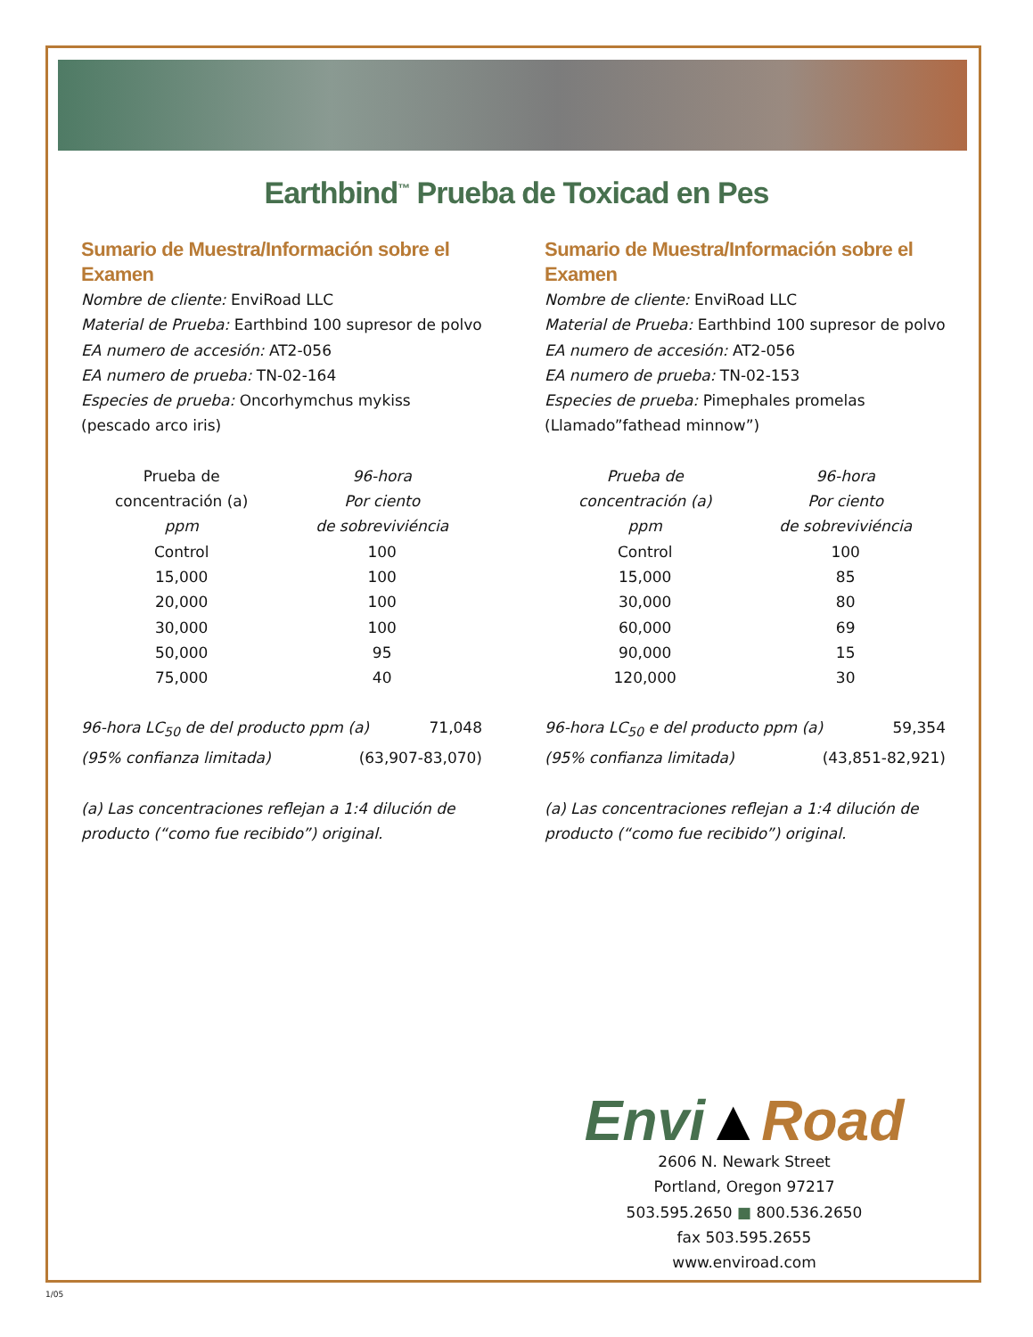Earthbind<sup>™</sup> Prueba de Toxicad en Pes
Sumario de Muestra/Información sobre el Examen
Nombre de cliente: EnviRoad LLC
Material de Prueba: Earthbind 100 supresor de polvo
EA numero de accesión: AT2-056
EA numero de prueba: TN-02-164
Especies de prueba: Oncorhymchus mykiss (pescado arco iris)
| Prueba de concentración (a) ppm | 96-hora Por ciento de sobreviviéncia |
| --- | --- |
| Control | 100 |
| 15,000 | 100 |
| 20,000 | 100 |
| 30,000 | 100 |
| 50,000 | 95 |
| 75,000 | 40 |
96-hora LC<sub>50</sub> de del producto ppm (a) 71,048
(95% confianza limitada) (63,907-83,070)
(a) Las concentraciones reflejan a 1:4 dilución de producto (“como fue recibido”) original.
Sumario de Muestra/Información sobre el Examen
Nombre de cliente: EnviRoad LLC
Material de Prueba: Earthbind 100 supresor de polvo
EA numero de accesión: AT2-056
EA numero de prueba: TN-02-153
Especies de prueba: Pimephales promelas (Llamado”fathead minnow”)
| Prueba de concentración (a) ppm | 96-hora Por ciento de sobreviviéncia |
| --- | --- |
| Control | 100 |
| 15,000 | 85 |
| 30,000 | 80 |
| 60,000 | 69 |
| 90,000 | 15 |
| 120,000 | 30 |
96-hora LC<sub>50</sub> e del producto ppm (a) 59,354
(95% confianza limitada) (43,851-82,921)
(a) Las concentraciones reflejan a 1:4 dilución de producto (“como fue recibido”) original.
Envi▲Road
2606 N. Newark Street
Portland, Oregon 97217
503.595.2650 ■ 800.536.2650
fax 503.595.2655
www.enviroad.com
1/05